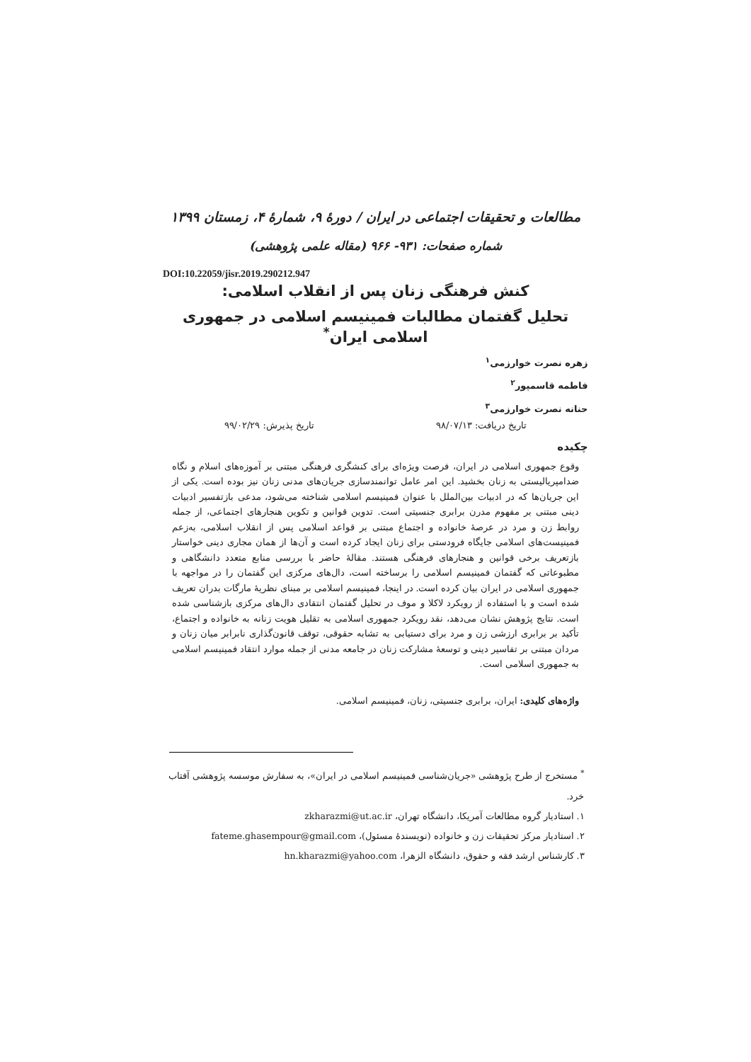مطالعات و تحقیقات اجتماعی در ایران / دورۀ ۹، شمارۀ ۴، زمستان ۱۳۹۹
شماره صفحات: ۹۳۱- ۹۶۶ (مقاله علمی پژوهشی)
DOI:10.22059/jisr.2019.290212.947
کنش فرهنگی زنان پس از انقلاب اسلامی:
تحلیل گفتمان مطالبات فمینیسم اسلامی در جمهوری اسلامی ایران<sup>*</sup>
زهره نصرت خوارزمی<sup>۱</sup>
فاطمه قاسمپور<sup>۲</sup>
حنانه نصرت خوارزمی<sup>۳</sup>
تاریخ دریافت: ۹۸/۰۷/۱۳ تاریخ پذیرش: ۹۹/۰۲/۲۹
چکیده
وقوع جمهوری اسلامی در ایران، فرصت ویژه‌ای برای کنشگری فرهنگی مبتنی بر آموزه‌های اسلام و نگاه ضدامپریالیستی به زنان بخشید. این امر عامل توانمندسازی جریان‌های مدنی زنان نیز بوده است. یکی از این جریان‌ها که در ادبیات بین‌الملل با عنوان فمینیسم اسلامی شناخته می‌شود، مدعی بازتفسیر ادبیات دینی مبتنی بر مفهوم مدرن برابری جنسیتی است. تدوین قوانین و تکوین هنجارهای اجتماعی، از جمله روابط زن و مرد در عرصهٔ خانواده و اجتماع مبتنی بر قواعد اسلامی پس از انقلاب اسلامی، بەزعم فمینیست‌های اسلامی جایگاه فرودستی برای زنان ایجاد کرده است و آن‌ها از همان مجاری دینی خواستار بازتعریف برخی قوانین و هنجارهای فرهنگی هستند. مقالهٔ حاضر با بررسی منابع متعدد دانشگاهی و مطبوعاتی که گفتمان فمینیسم اسلامی را برساخته است، دال‌های مرکزی این گفتمان را در مواجهه با جمهوری اسلامی در ایران بیان کرده است. در اینجا، فمینیسم اسلامی بر مبنای نظریهٔ مارگات بدران تعریف شده است و با استفاده از رویکرد لاکلا و موف در تحلیل گفتمان انتقادی دال‌های مرکزی بازشناسی شده است. نتایج پژوهش نشان می‌دهد، نقد رویکرد جمهوری اسلامی به تقلیل هویت زنانه به خانواده و اجتماع، تأکید بر برابری ارزشی زن و مرد برای دستیابی به تشابه حقوقی، توقف قانون‌گذاری نابرابر میان زنان و مردان مبتنی بر تفاسیر دینی و توسعهٔ مشارکت زنان در جامعه مدنی از جمله موارد انتقاد فمینیسم اسلامی به جمهوری اسلامی است.
واژه‌های کلیدی: ایران، برابری جنسیتی، زنان، فمینیسم اسلامی.
<sup>*</sup> مستخرج از طرح پژوهشی «جریان‌شناسی فمینیسم اسلامی در ایران»، به سفارش موسسه پژوهشی آفتاب خرد.
۱. استادیار گروه مطالعات آمریکا، دانشگاه تهران، zkharazmi@ut.ac.ir
۲. استادیار مرکز تحقیقات زن و خانواده (نویسندهٔ مسئول)، fateme.ghasempour@gmail.com
۳. کارشناس ارشد فقه و حقوق، دانشگاه الزهرا، hn.kharazmi@yahoo.com